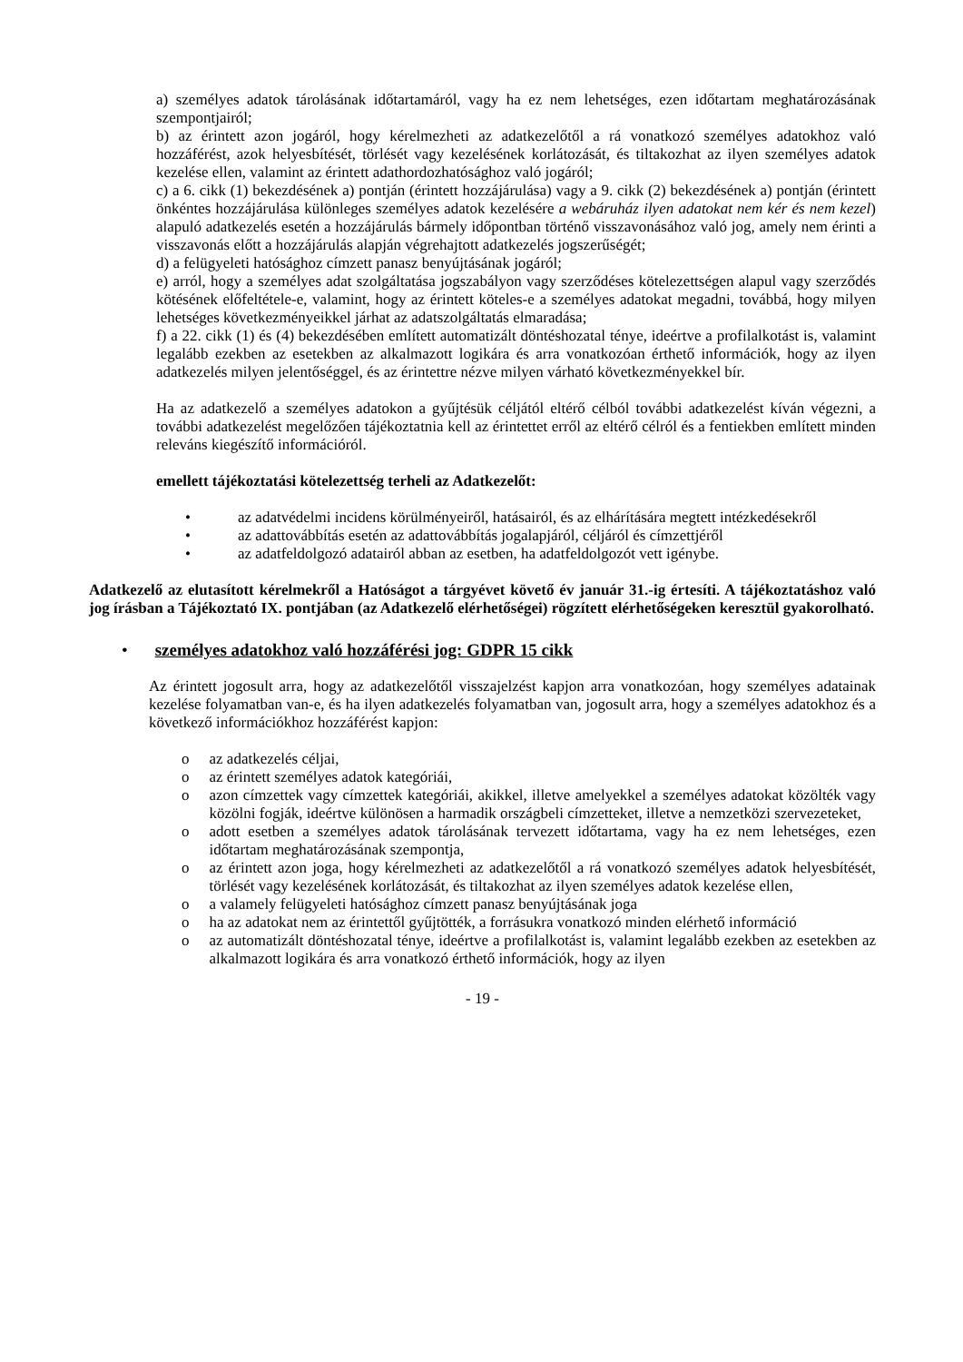a) személyes adatok tárolásának időtartamáról, vagy ha ez nem lehetséges, ezen időtartam meghatározásának szempontjairól;
b) az érintett azon jogáról, hogy kérelmezheti az adatkezelőtől a rá vonatkozó személyes adatokhoz való hozzáférést, azok helyesbítését, törlését vagy kezelésének korlátozását, és tiltakozhat az ilyen személyes adatok kezelése ellen, valamint az érintett adathordozhatósághoz való jogáról;
c) a 6. cikk (1) bekezdésének a) pontján (érintett hozzájárulása) vagy a 9. cikk (2) bekezdésének a) pontján (érintett önkéntes hozzájárulása különleges személyes adatok kezelésére a webáruház ilyen adatokat nem kér és nem kezel) alapuló adatkezelés esetén a hozzájárulás bármely időpontban történő visszavonásához való jog, amely nem érinti a visszavonás előtt a hozzájárulás alapján végrehajtott adatkezelés jogszerűségét;
d) a felügyeleti hatósághoz címzett panasz benyújtásának jogáról;
e) arról, hogy a személyes adat szolgáltatása jogszabályon vagy szerződéses kötelezettségen alapul vagy szerződés kötésének előfeltétele-e, valamint, hogy az érintett köteles-e a személyes adatokat megadni, továbbá, hogy milyen lehetséges következményeikkel járhat az adatszolgáltatás elmaradása;
f) a 22. cikk (1) és (4) bekezdésében említett automatizált döntéshozatal ténye, ideértve a profilalkotást is, valamint legalább ezekben az esetekben az alkalmazott logikára és arra vonatkozóan érthető információk, hogy az ilyen adatkezelés milyen jelentőséggel, és az érintettre nézve milyen várható következményekkel bír.
Ha az adatkezelő a személyes adatokon a gyűjtésük céljától eltérő célból további adatkezelést kíván végezni, a további adatkezelést megelőzően tájékoztatnia kell az érintettet erről az eltérő célról és a fentiekben említett minden releváns kiegészítő információról.
emellett tájékoztatási kötelezettség terheli az Adatkezelőt:
• az adatvédelmi incidens körülményeiről, hatásairól, és az elhárítására megtett intézkedésekről
• az adattovábbítás esetén az adattovábbítás jogalapjáról, céljáról és címzettjéről
• az adatfeldolgozó adatairól abban az esetben, ha adatfeldolgozót vett igénybe.
Adatkezelő az elutasított kérelmekről a Hatóságot a tárgyévet követő év január 31.-ig értesíti. A tájékoztatáshoz való jog írásban a Tájékoztató IX. pontjában (az Adatkezelő elérhetőségei) rögzített elérhetőségeken keresztül gyakorolható.
• személyes adatokhoz való hozzáférési jog: GDPR 15 cikk
Az érintett jogosult arra, hogy az adatkezelőtől visszajelzést kapjon arra vonatkozóan, hogy személyes adatainak kezelése folyamatban van-e, és ha ilyen adatkezelés folyamatban van, jogosult arra, hogy a személyes adatokhoz és a következő információkhoz hozzáférést kapjon:
o az adatkezelés céljai,
o az érintett személyes adatok kategóriái,
o azon címzettek vagy címzettek kategóriái, akikkel, illetve amelyekkel a személyes adatokat közölték vagy közölni fogják, ideértve különösen a harmadik országbeli címzetteket, illetve a nemzetközi szervezeteket,
o adott esetben a személyes adatok tárolásának tervezett időtartama, vagy ha ez nem lehetséges, ezen időtartam meghatározásának szempontja,
o az érintett azon joga, hogy kérelmezheti az adatkezelőtől a rá vonatkozó személyes adatok helyesbítését, törlését vagy kezelésének korlátozását, és tiltakozhat az ilyen személyes adatok kezelése ellen,
o a valamely felügyeleti hatósághoz címzett panasz benyújtásának joga
o ha az adatokat nem az érintettől gyűjtötték, a forrásukra vonatkozó minden elérhető információ
o az automatizált döntéshozatal ténye, ideértve a profilalkotást is, valamint legalább ezekben az esetekben az alkalmazott logikára és arra vonatkozó érthető információk, hogy az ilyen
- 19 -